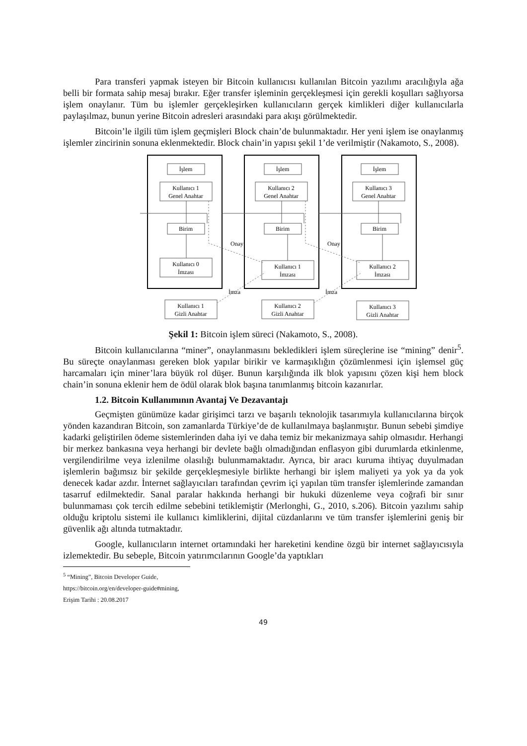Para transferi yapmak isteyen bir Bitcoin kullanıcısı kullanılan Bitcoin yazılımı aracılığıyla ağa belli bir formata sahip mesaj bırakır. Eğer transfer işleminin gerçekleşmesi için gerekli koşulları sağlıyorsa işlem onaylanır. Tüm bu işlemler gerçekleşirken kullanıcıların gerçek kimlikleri diğer kullanıcılarla paylaşılmaz, bunun yerine Bitcoin adresleri arasındaki para akışı görülmektedir.
Bitcoin’le ilgili tüm işlem geçmişleri Block chain’de bulunmaktadır. Her yeni işlem ise onaylanmış işlemler zincirinin sonuna eklenmektedir. Block chain’in yapısı şekil 1’de verilmiştir (Nakamoto, S., 2008).
İşlem
İşlem
İşlem
Kullanıcı 1
Genel Anahtar
Kullanıcı 2
Genel Anahtar
Kullanıcı 3
Genel Anahtar
Birim
Birim
Birim
Kullanıcı 0
İmzası
Kullanıcı 1
İmzası
Kullanıcı 2
İmzası
Kullanıcı 1
Gizli Anahtar
Kullanıcı 2
Gizli Anahtar
Kullanıcı 3
Gizli Anahtar
Onay
Onay
İmza
İmza
Şekil 1: Bitcoin işlem süreci (Nakamoto, S., 2008).
Bitcoin kullanıcılarına “miner”, onaylanmasını bekledikleri işlem süreçlerine ise “mining” denir<sup>5</sup>. Bu süreçte onaylanması gereken blok yapılar birikir ve karmaşıklığın çözümlenmesi için işlemsel güç harcamaları için miner’lara büyük rol düşer. Bunun karşılığında ilk blok yapısını çözen kişi hem block chain’in sonuna eklenir hem de ödül olarak blok başına tanımlanmış bitcoin kazanırlar.
1.2. Bitcoin Kullanımının Avantaj Ve Dezavantajı
Geçmişten günümüze kadar girişimci tarzı ve başarılı teknolojik tasarımıyla kullanıcılarına birçok yönden kazandıran Bitcoin, son zamanlarda Türkiye’de de kullanılmaya başlanmıştır. Bunun sebebi şimdiye kadarki geliştirilen ödeme sistemlerinden daha iyi ve daha temiz bir mekanizmaya sahip olmasıdır. Herhangi bir merkez bankasına veya herhangi bir devlete bağlı olmadığından enflasyon gibi durumlarda etkinlenme, vergilendirilme veya izlenilme olasılığı bulunmamaktadır. Ayrıca, bir aracı kuruma ihtiyaç duyulmadan işlemlerin bağımsız bir şekilde gerçekleşmesiyle birlikte herhangi bir işlem maliyeti ya yok ya da yok denecek kadar azdır. İnternet sağlayıcıları tarafından çevrim içi yapılan tüm transfer işlemlerinde zamandan tasarruf edilmektedir. Sanal paralar hakkında herhangi bir hukuki düzenleme veya coğrafi bir sınır bulunmaması çok tercih edilme sebebini tetiklemiştir (Merlonghi, G., 2010, s.206). Bitcoin yazılımı sahip olduğu kriptolu sistemi ile kullanıcı kimliklerini, dijital cüzdanlarını ve tüm transfer işlemlerini geniş bir güvenlik ağı altında tutmaktadır.
Google, kullanıcıların internet ortamındaki her hareketini kendine özgü bir internet sağlayıcısıyla izlemektedir. Bu sebeple, Bitcoin yatırımcılarının Google’da yaptıkları
<sup>5</sup> “Mining”, Bitcoin Developer Guide, https://bitcoin.org/en/developer-guide#mining, Erişim Tarihi : 20.08.2017
49